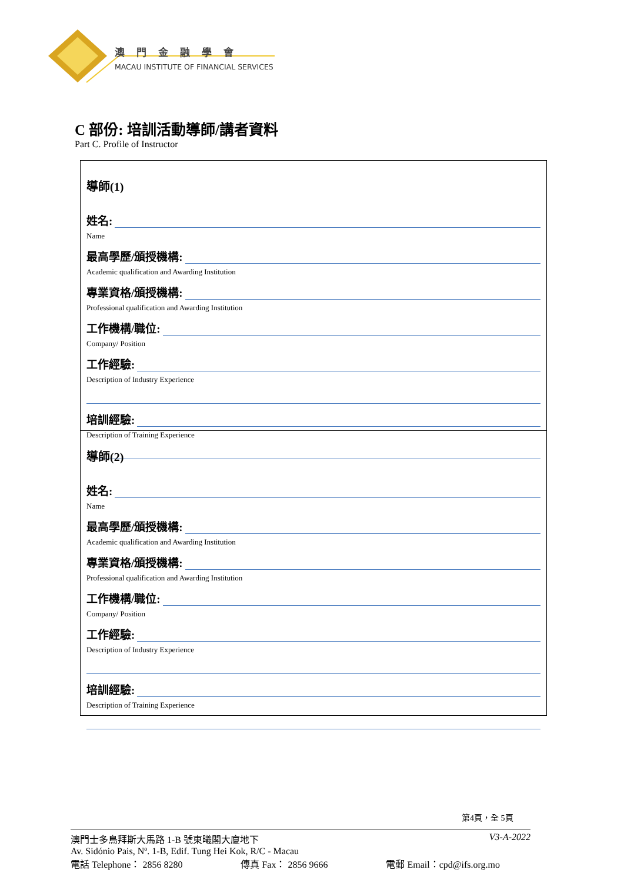澳門金融學會
MACAU INSTITUTE OF FINANCIAL SERVICES
C 部份: 培訓活動導師/講者資料
Part C. Profile of Instructor
導師(1)
姓名:
Name
最高學歷/頒授機構:
Academic qualification and Awarding Institution
專業資格/頒授機構:
Professional qualification and Awarding Institution
工作機構/職位:
Company/ Position
工作經驗:
Description of Industry Experience
培訓經驗:
Description of Training Experience
導師(2)
姓名:
Name
最高學歷/頒授機構:
Academic qualification and Awarding Institution
專業資格/頒授機構:
Professional qualification and Awarding Institution
工作機構/職位:
Company/ Position
工作經驗:
Description of Industry Experience
培訓經驗:
Description of Training Experience
第4頁，全 5頁
澳門士多鳥拜斯大馬路 1-B 號東曦閣大廈地下 V3-A-2022
Av. Sidónio Pais, Nº. 1-B, Edif. Tung Hei Kok, R/C - Macau
電話 Telephone： 2856 8280 傳真 Fax： 2856 9666 電郵 Email：cpd@ifs.org.mo